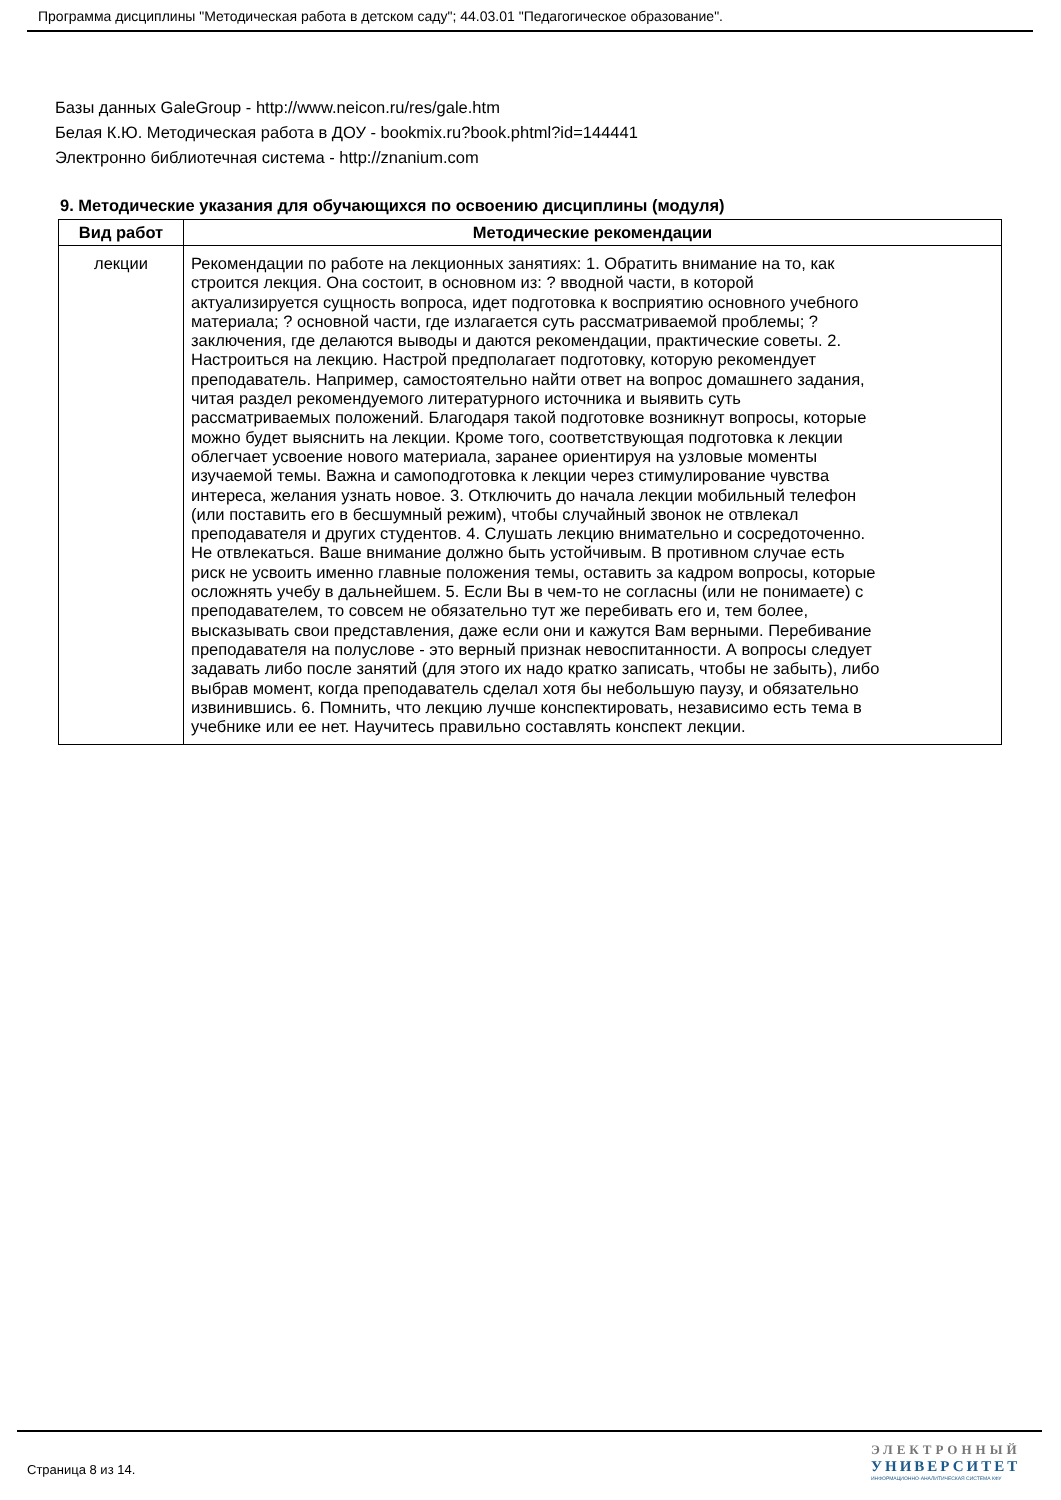Программа дисциплины "Методическая работа в детском саду"; 44.03.01 "Педагогическое образование".
Базы данных GaleGroup - http://www.neicon.ru/res/gale.htm
Белая К.Ю. Методическая работа в ДОУ - bookmix.ru?book.phtml?id=144441
Электронно библиотечная система - http://znanium.com
9. Методические указания для обучающихся по освоению дисциплины (модуля)
| Вид работ | Методические рекомендации |
| --- | --- |
| лекции | Рекомендации по работе на лекционных занятиях: 1. Обратить внимание на то, как строится лекция. Она состоит, в основном из: ? вводной части, в которой актуализируется сущность вопроса, идет подготовка к восприятию основного учебного материала; ? основной части, где излагается суть рассматриваемой проблемы; ? заключения, где делаются выводы и даются рекомендации, практические советы. 2. Настроиться на лекцию. Настрой предполагает подготовку, которую рекомендует преподаватель. Например, самостоятельно найти ответ на вопрос домашнего задания, читая раздел рекомендуемого литературного источника и выявить суть рассматриваемых положений. Благодаря такой подготовке возникнут вопросы, которые можно будет выяснить на лекции. Кроме того, соответствующая подготовка к лекции облегчает усвоение нового материала, заранее ориентируя на узловые моменты изучаемой темы. Важна и самоподготовка к лекции через стимулирование чувства интереса, желания узнать новое. 3. Отключить до начала лекции мобильный телефон (или поставить его в бесшумный режим), чтобы случайный звонок не отвлекал преподавателя и других студентов. 4. Слушать лекцию внимательно и сосредоточенно. Не отвлекаться. Ваше внимание должно быть устойчивым. В противном случае есть риск не усвоить именно главные положения темы, оставить за кадром вопросы, которые осложнять учебу в дальнейшем. 5. Если Вы в чем-то не согласны (или не понимаете) с преподавателем, то совсем не обязательно тут же перебивать его и, тем более, высказывать свои представления, даже если они и кажутся Вам верными. Перебивание преподавателя на полуслове - это верный признак невоспитанности. А вопросы следует задавать либо после занятий (для этого их надо кратко записать, чтобы не забыть), либо выбрав момент, когда преподаватель сделал хотя бы небольшую паузу, и обязательно извинившись. 6. Помнить, что лекцию лучше конспектировать, независимо есть тема в учебнике или ее нет. Научитесь правильно составлять конспект лекции. |
Страница 8 из 14.
ЭЛЕКТРОННЫЙ
УНИВЕРСИТЕТ
ИНФОРМАЦИОННО-АНАЛИТИЧЕСКАЯ СИСТЕМА КФУ